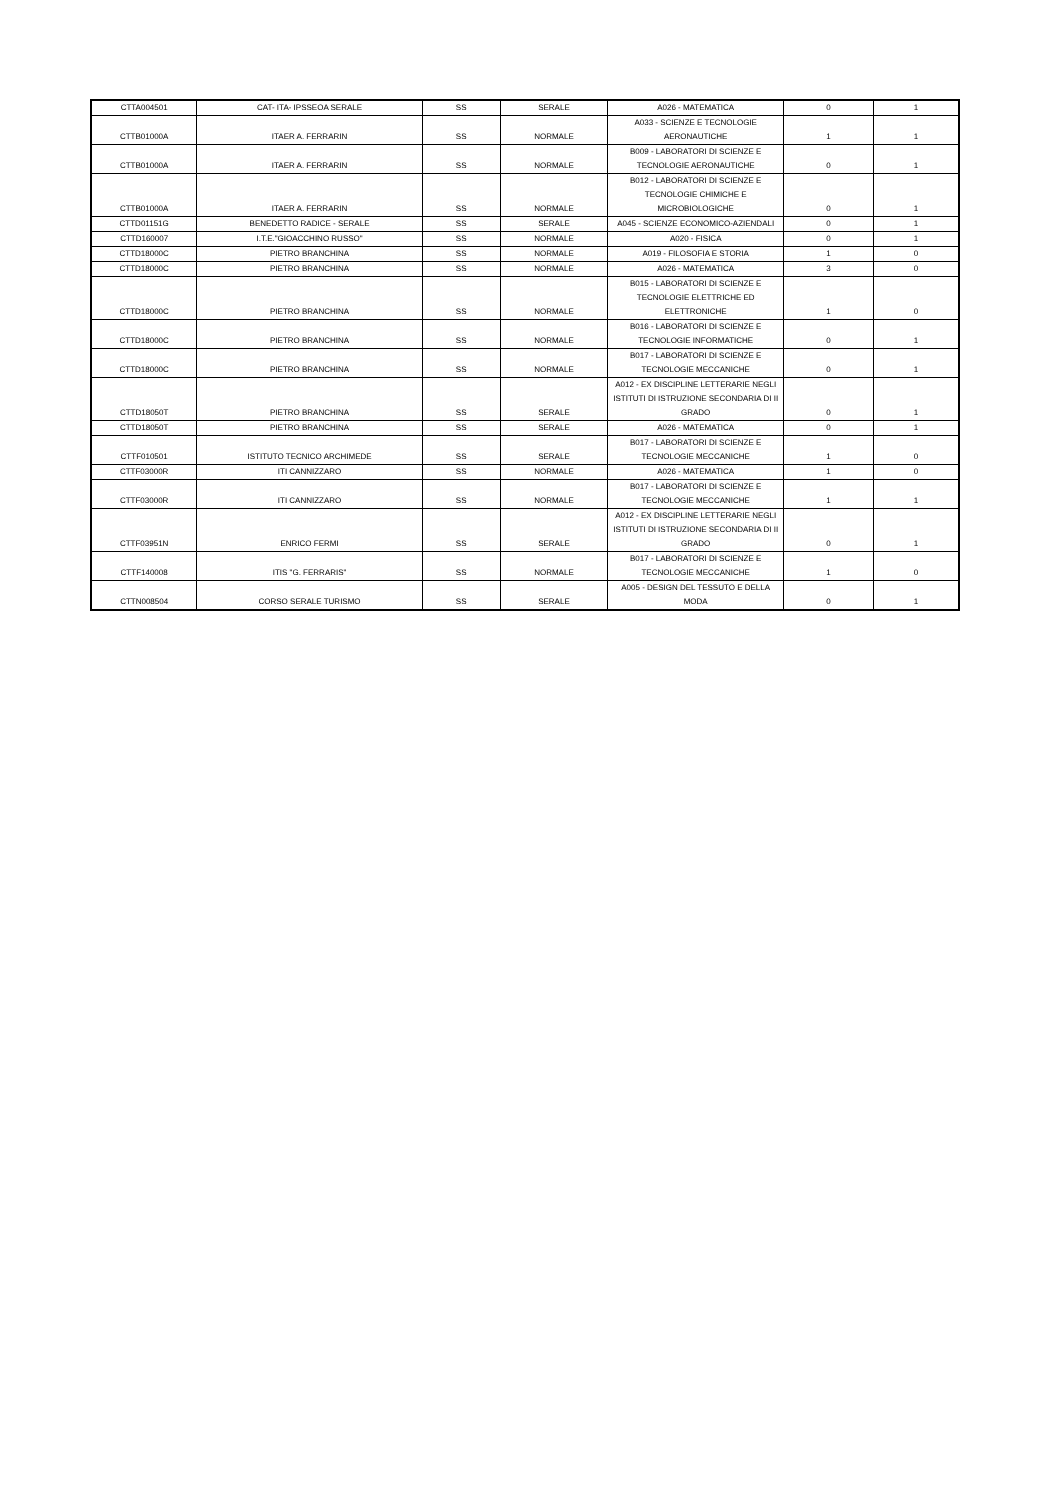| CTTA004501 | CAT- ITA- IPSSEOA SERALE | SS | SERALE | A026 - MATEMATICA | 0 | 1 |
| CTTB01000A | ITAER A. FERRARIN | SS | NORMALE | A033 - SCIENZE E TECNOLOGIE AERONAUTICHE | 1 | 1 |
| CTTB01000A | ITAER A. FERRARIN | SS | NORMALE | B009 - LABORATORI DI SCIENZE E TECNOLOGIE AERONAUTICHE | 0 | 1 |
| CTTB01000A | ITAER A. FERRARIN | SS | NORMALE | B012 - LABORATORI DI SCIENZE E TECNOLOGIE CHIMICHE E MICROBIOLOGICHE | 0 | 1 |
| CTTD01151G | BENEDETTO RADICE - SERALE | SS | SERALE | A045 - SCIENZE ECONOMICO-AZIENDALI | 0 | 1 |
| CTTD160007 | I.T.E."GIOACCHINO RUSSO" | SS | NORMALE | A020 - FISICA | 0 | 1 |
| CTTD18000C | PIETRO BRANCHINA | SS | NORMALE | A019 - FILOSOFIA E STORIA | 1 | 0 |
| CTTD18000C | PIETRO BRANCHINA | SS | NORMALE | A026 - MATEMATICA | 3 | 0 |
| CTTD18000C | PIETRO BRANCHINA | SS | NORMALE | B015 - LABORATORI DI SCIENZE E TECNOLOGIE ELETTRICHE ED ELETTRONICHE | 1 | 0 |
| CTTD18000C | PIETRO BRANCHINA | SS | NORMALE | B016 - LABORATORI DI SCIENZE E TECNOLOGIE INFORMATICHE | 0 | 1 |
| CTTD18000C | PIETRO BRANCHINA | SS | NORMALE | B017 - LABORATORI DI SCIENZE E TECNOLOGIE MECCANICHE | 0 | 1 |
| CTTD18050T | PIETRO BRANCHINA | SS | SERALE | A012 - EX DISCIPLINE LETTERARIE NEGLI ISTITUTI DI ISTRUZIONE SECONDARIA DI II GRADO | 0 | 1 |
| CTTD18050T | PIETRO BRANCHINA | SS | SERALE | A026 - MATEMATICA | 0 | 1 |
| CTTF010501 | ISTITUTO TECNICO ARCHIMEDE | SS | SERALE | B017 - LABORATORI DI SCIENZE E TECNOLOGIE MECCANICHE | 1 | 0 |
| CTTF03000R | ITI CANNIZZARO | SS | NORMALE | A026 - MATEMATICA | 1 | 0 |
| CTTF03000R | ITI CANNIZZARO | SS | NORMALE | B017 - LABORATORI DI SCIENZE E TECNOLOGIE MECCANICHE | 1 | 1 |
| CTTF03951N | ENRICO FERMI | SS | SERALE | A012 - EX DISCIPLINE LETTERARIE NEGLI ISTITUTI DI ISTRUZIONE SECONDARIA DI II GRADO | 0 | 1 |
| CTTF140008 | ITIS "G. FERRARIS" | SS | NORMALE | B017 - LABORATORI DI SCIENZE E TECNOLOGIE MECCANICHE | 1 | 0 |
| CTTN008504 | CORSO SERALE TURISMO | SS | SERALE | A005 - DESIGN DEL TESSUTO E DELLA MODA | 0 | 1 |